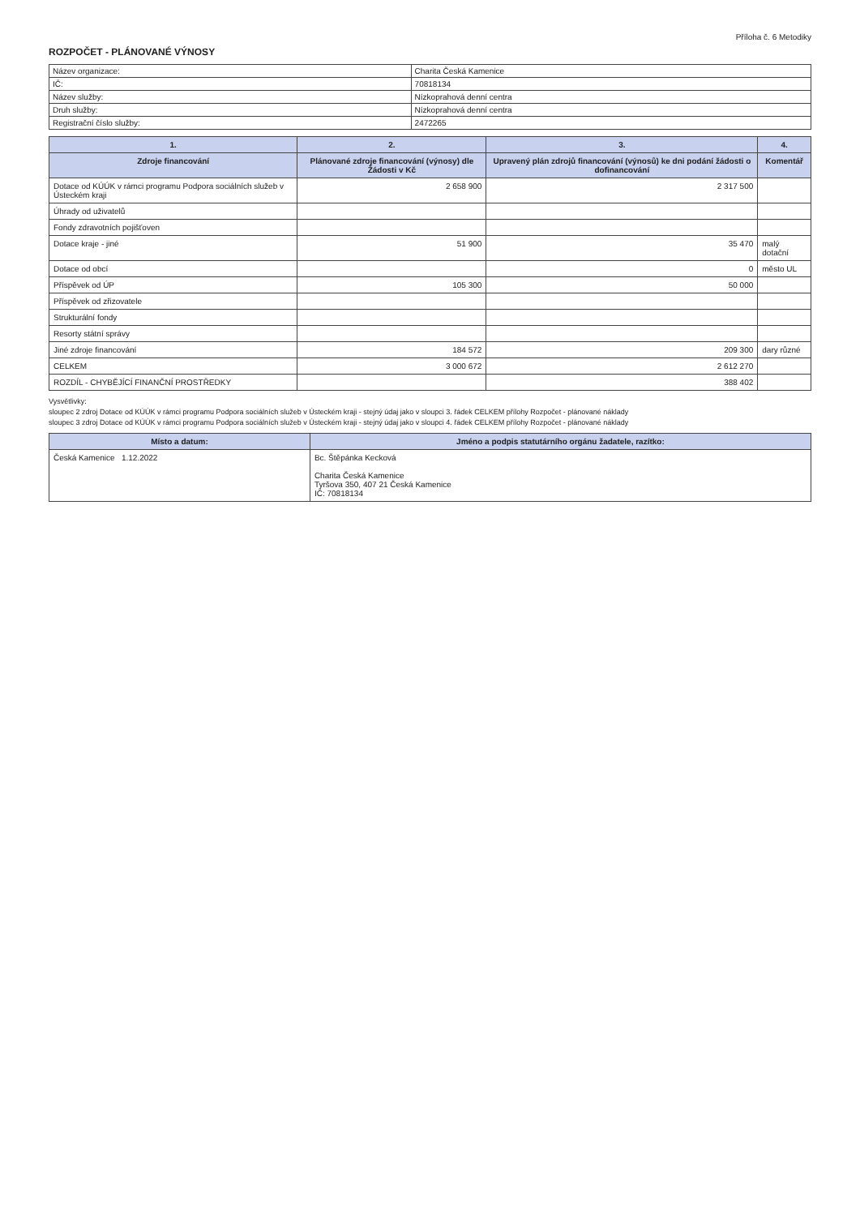Příloha č. 6 Metodiky
ROZPOČET - PLÁNOVANÉ VÝNOSY
| Název organizace: | Charita Česká Kamenice |
| IČ: | 70818134 |
| Název služby: | Nízkoprahová denní centra |
| Druh služby: | Nízkoprahová denní centra |
| Registrační číslo služby: | 2472265 |
| 1. | 2. | 3. | 4. |
| --- | --- | --- | --- |
| Zdroje financování | Plánované zdroje financování (výnosy) dle Žádosti v Kč | Upravený plán zdrojů financování (výnosů) ke dni podání žádosti o dofinancování | Komentář |
| Dotace od KÚÚK v rámci programu Podpora sociálních služeb v Ústeckém kraji | 2 658 900 | 2 317 500 | |
| Úhrady od uživatelů | | | |
| Fondy zdravotních pojišťoven | | | |
| Dotace kraje - jiné | 51 900 | 35 470 | malý dotační |
| Dotace od obcí | | 0 | město UL |
| Příspěvek od ÚP | 105 300 | 50 000 | |
| Příspěvek od zřizovatele | | | |
| Strukturální fondy | | | |
| Resorty státní správy | | | |
| Jiné zdroje financování | 184 572 | 209 300 | dary různé |
| CELKEM | 3 000 672 | 2 612 270 | |
| ROZDÍL - CHYBĚJÍCÍ FINANČNÍ PROSTŘEDKY | | 388 402 | |
Vysvětlivky:
sloupec 2 zdroj Dotace od KÚÚK v rámci programu Podpora sociálních služeb v Ústeckém kraji - stejný údaj jako v sloupci 3. řádek CELKEM přílohy Rozpočet - plánované náklady
sloupec 3 zdroj Dotace od KÚÚK v rámci programu Podpora sociálních služeb v Ústeckém kraji - stejný údaj jako v sloupci 4. řádek CELKEM přílohy Rozpočet - plánované náklady
| Místo a datum: | Jméno a podpis statutárního orgánu žadatele, razítko: |
| --- | --- |
| Česká Kamenice 1.12.2022 | Bc. Štěpánka Kecková Charita Česká Kamenice Tyršova 350, 407 21 Česká Kamenice IČ: 70818134 |